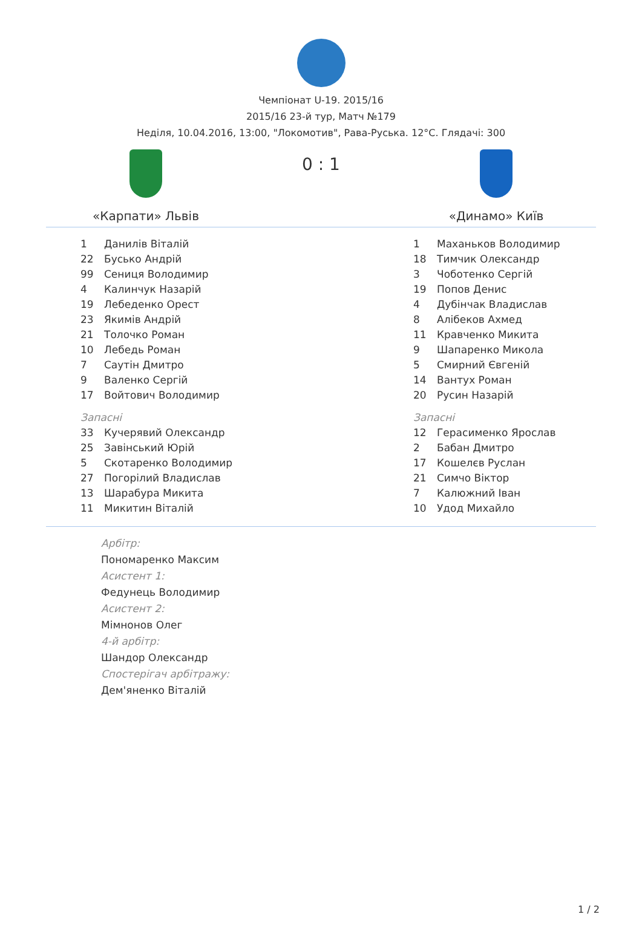Чемпіонат U-19. 2015/16
2015/16 23-й тур, Матч №179
Неділя, 10.04.2016, 13:00, "Локомотив", Рава-Руська. 12°C. Глядачі: 300
«Карпати» Львів
0 : 1
«Динамо» Київ
| 1 | Данилів Віталій |
| 22 | Бусько Андрій |
| 99 | Сениця Володимир |
| 4 | Калинчук Назарій |
| 19 | Лебеденко Орест |
| 23 | Якимів Андрій |
| 21 | Толочко Роман |
| 10 | Лебедь Роман |
| 7 | Саутін Дмитро |
| 9 | Валенко Сергій |
| 17 | Войтович Володимир |
| Запасні | |
| 33 | Кучерявий Олександр |
| 25 | Завінський Юрій |
| 5 | Скотаренко Володимир |
| 27 | Погорілий Владислав |
| 13 | Шарабура Микита |
| 11 | Микитин Віталій |
| 1 | Маханьков Володимир |
| 18 | Тимчик Олександр |
| 3 | Чоботенко Сергій |
| 19 | Попов Денис |
| 4 | Дубінчак Владислав |
| 8 | Алібеков Ахмед |
| 11 | Кравченко Микита |
| 9 | Шапаренко Микола |
| 5 | Смирний Євгеній |
| 14 | Вантух Роман |
| 20 | Русин Назарій |
| Запасні | |
| 12 | Герасименко Ярослав |
| 2 | Бабан Дмитро |
| 17 | Кошелєв Руслан |
| 21 | Симчо Віктор |
| 7 | Калюжний Іван |
| 10 | Удод Михайло |
Арбітр:
Пономаренко Максим
Асистент 1:
Федунець Володимир
Асистент 2:
Мімнонов Олег
4-й арбітр:
Шандор Олександр
Спостерігач арбітражу:
Дем'яненко Віталій
1 / 2